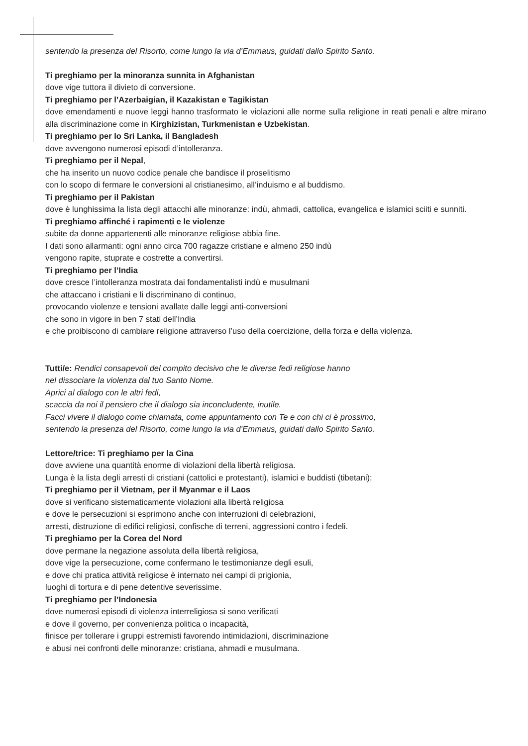sentendo la presenza del Risorto, come lungo la via d’Emmaus, guidati dallo Spirito Santo.
Ti preghiamo per la minoranza sunnita in Afghanistan
dove vige tuttora il divieto di conversione.
Ti preghiamo per l’Azerbaigian, il Kazakistan e Tagikistan
dove emendamenti e nuove leggi hanno trasformato le violazioni alle norme sulla religione in reati penali e altre mirano alla discriminazione come in Kirghizistan, Turkmenistan e Uzbekistan.
Ti preghiamo per lo Sri Lanka, il Bangladesh
dove avvengono numerosi episodi d’intolleranza.
Ti preghiamo per il Nepal,
che ha inserito un nuovo codice penale che bandisce il proselitismo
con lo scopo di fermare le conversioni al cristianesimo, all’induismo e al buddismo.
Ti preghiamo per il Pakistan
dove è lunghissima la lista degli attacchi alle minoranze: indù, ahmadi, cattolica, evangelica e islamici sciiti e sunniti.
Ti preghiamo affinché i rapimenti e le violenze
subite da donne appartenenti alle minoranze religiose abbia fine.
I dati sono allarmanti: ogni anno circa 700 ragazze cristiane e almeno 250 indù
vengono rapite, stuprate e costrette a convertirsi.
Ti preghiamo per l’India
dove cresce l’intolleranza mostrata dai fondamentalisti indù e musulmani
che attaccano i cristiani e li discriminano di continuo,
provocando violenze e tensioni avallate dalle leggi anti-conversioni
che sono in vigore in ben 7 stati dell’India
e che proibiscono di cambiare religione attraverso l’uso della coercizione, della forza e della violenza.
Tutti/e: Rendici consapevoli del compito decisivo che le diverse fedi religiose hanno
nel dissociare la violenza dal tuo Santo Nome.
Aprici al dialogo con le altri fedi,
scaccia da noi il pensiero che il dialogo sia inconcludente, inutile.
Facci vivere il dialogo come chiamata, come appuntamento con Te e con chi ci è prossimo,
sentendo la presenza del Risorto, come lungo la via d’Emmaus, guidati dallo Spirito Santo.
Lettore/trice: Ti preghiamo per la Cina
dove avviene una quantità enorme di violazioni della libertà religiosa.
Lunga è la lista degli arresti di cristiani (cattolici e protestanti), islamici e buddisti (tibetani);
Ti preghiamo per il Vietnam, per il Myanmar e il Laos
dove si verificano sistematicamente violazioni alla libertà religiosa
e dove le persecuzioni si esprimono anche con interruzioni di celebrazioni,
arresti, distruzione di edifici religiosi, confische di terreni, aggressioni contro i fedeli.
Ti preghiamo per la Corea del Nord
dove permane la negazione assoluta della libertà religiosa,
dove vige la persecuzione, come confermano le testimonianze degli esuli,
e dove chi pratica attività religiose è internato nei campi di prigionia,
luoghi di tortura e di pene detentive severissime.
Ti preghiamo per l’Indonesia
dove numerosi episodi di violenza interreligiosa si sono verificati
e dove il governo, per convenienza politica o incapacità,
finisce per tollerare i gruppi estremisti favorendo intimidazioni, discriminazione
e abusi nei confronti delle minoranze: cristiana, ahmadi e musulmana.